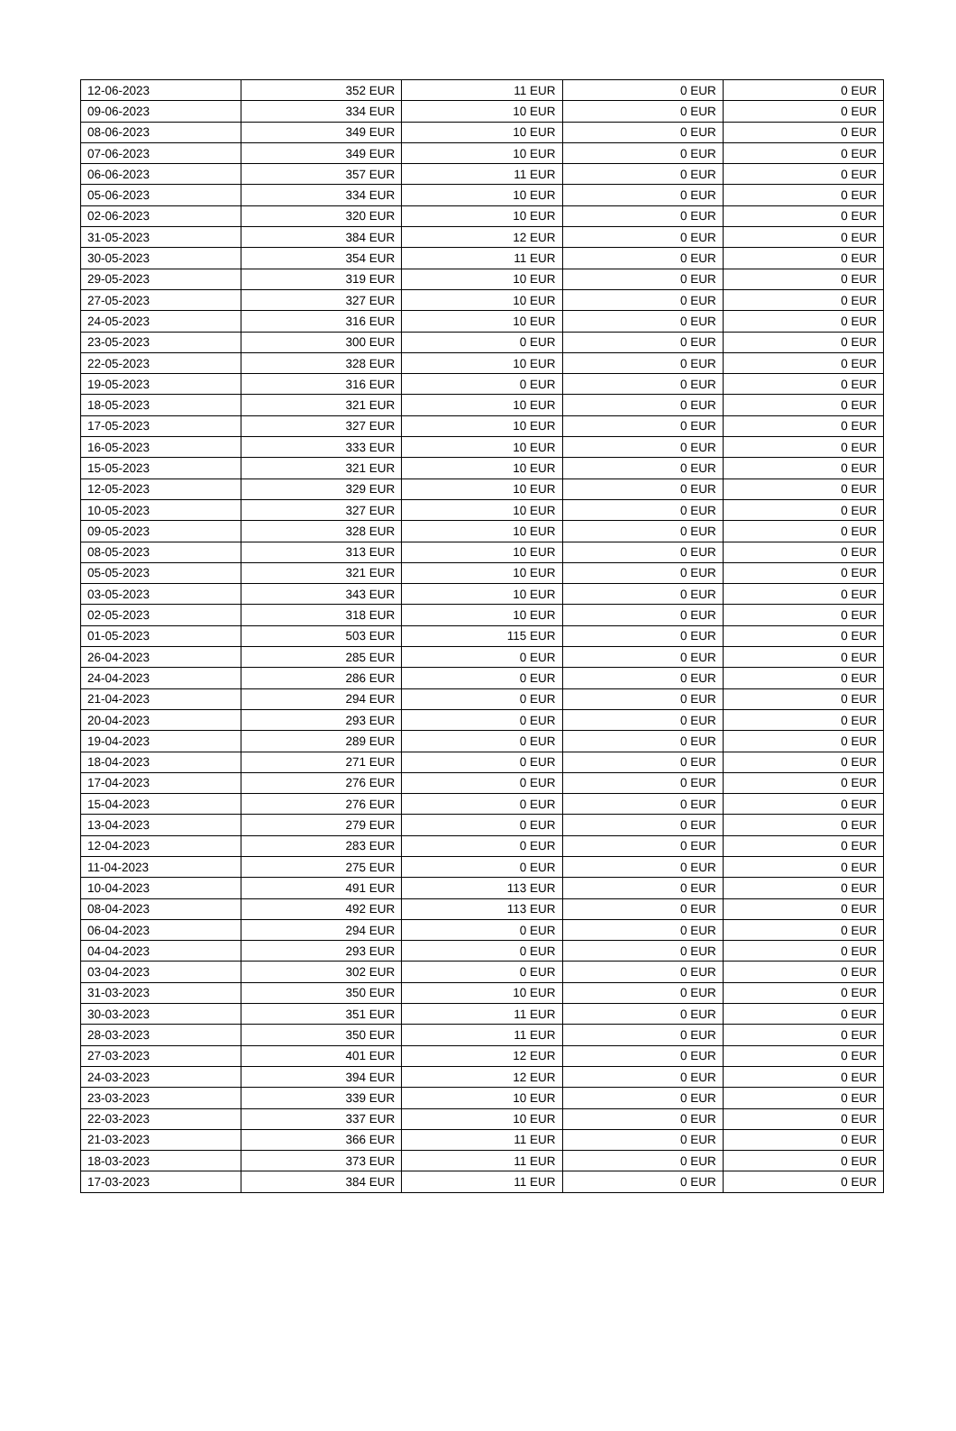| 12-06-2023 | 352 EUR | 11 EUR | 0 EUR | 0 EUR |
| 09-06-2023 | 334 EUR | 10 EUR | 0 EUR | 0 EUR |
| 08-06-2023 | 349 EUR | 10 EUR | 0 EUR | 0 EUR |
| 07-06-2023 | 349 EUR | 10 EUR | 0 EUR | 0 EUR |
| 06-06-2023 | 357 EUR | 11 EUR | 0 EUR | 0 EUR |
| 05-06-2023 | 334 EUR | 10 EUR | 0 EUR | 0 EUR |
| 02-06-2023 | 320 EUR | 10 EUR | 0 EUR | 0 EUR |
| 31-05-2023 | 384 EUR | 12 EUR | 0 EUR | 0 EUR |
| 30-05-2023 | 354 EUR | 11 EUR | 0 EUR | 0 EUR |
| 29-05-2023 | 319 EUR | 10 EUR | 0 EUR | 0 EUR |
| 27-05-2023 | 327 EUR | 10 EUR | 0 EUR | 0 EUR |
| 24-05-2023 | 316 EUR | 10 EUR | 0 EUR | 0 EUR |
| 23-05-2023 | 300 EUR | 0 EUR | 0 EUR | 0 EUR |
| 22-05-2023 | 328 EUR | 10 EUR | 0 EUR | 0 EUR |
| 19-05-2023 | 316 EUR | 0 EUR | 0 EUR | 0 EUR |
| 18-05-2023 | 321 EUR | 10 EUR | 0 EUR | 0 EUR |
| 17-05-2023 | 327 EUR | 10 EUR | 0 EUR | 0 EUR |
| 16-05-2023 | 333 EUR | 10 EUR | 0 EUR | 0 EUR |
| 15-05-2023 | 321 EUR | 10 EUR | 0 EUR | 0 EUR |
| 12-05-2023 | 329 EUR | 10 EUR | 0 EUR | 0 EUR |
| 10-05-2023 | 327 EUR | 10 EUR | 0 EUR | 0 EUR |
| 09-05-2023 | 328 EUR | 10 EUR | 0 EUR | 0 EUR |
| 08-05-2023 | 313 EUR | 10 EUR | 0 EUR | 0 EUR |
| 05-05-2023 | 321 EUR | 10 EUR | 0 EUR | 0 EUR |
| 03-05-2023 | 343 EUR | 10 EUR | 0 EUR | 0 EUR |
| 02-05-2023 | 318 EUR | 10 EUR | 0 EUR | 0 EUR |
| 01-05-2023 | 503 EUR | 115 EUR | 0 EUR | 0 EUR |
| 26-04-2023 | 285 EUR | 0 EUR | 0 EUR | 0 EUR |
| 24-04-2023 | 286 EUR | 0 EUR | 0 EUR | 0 EUR |
| 21-04-2023 | 294 EUR | 0 EUR | 0 EUR | 0 EUR |
| 20-04-2023 | 293 EUR | 0 EUR | 0 EUR | 0 EUR |
| 19-04-2023 | 289 EUR | 0 EUR | 0 EUR | 0 EUR |
| 18-04-2023 | 271 EUR | 0 EUR | 0 EUR | 0 EUR |
| 17-04-2023 | 276 EUR | 0 EUR | 0 EUR | 0 EUR |
| 15-04-2023 | 276 EUR | 0 EUR | 0 EUR | 0 EUR |
| 13-04-2023 | 279 EUR | 0 EUR | 0 EUR | 0 EUR |
| 12-04-2023 | 283 EUR | 0 EUR | 0 EUR | 0 EUR |
| 11-04-2023 | 275 EUR | 0 EUR | 0 EUR | 0 EUR |
| 10-04-2023 | 491 EUR | 113 EUR | 0 EUR | 0 EUR |
| 08-04-2023 | 492 EUR | 113 EUR | 0 EUR | 0 EUR |
| 06-04-2023 | 294 EUR | 0 EUR | 0 EUR | 0 EUR |
| 04-04-2023 | 293 EUR | 0 EUR | 0 EUR | 0 EUR |
| 03-04-2023 | 302 EUR | 0 EUR | 0 EUR | 0 EUR |
| 31-03-2023 | 350 EUR | 10 EUR | 0 EUR | 0 EUR |
| 30-03-2023 | 351 EUR | 11 EUR | 0 EUR | 0 EUR |
| 28-03-2023 | 350 EUR | 11 EUR | 0 EUR | 0 EUR |
| 27-03-2023 | 401 EUR | 12 EUR | 0 EUR | 0 EUR |
| 24-03-2023 | 394 EUR | 12 EUR | 0 EUR | 0 EUR |
| 23-03-2023 | 339 EUR | 10 EUR | 0 EUR | 0 EUR |
| 22-03-2023 | 337 EUR | 10 EUR | 0 EUR | 0 EUR |
| 21-03-2023 | 366 EUR | 11 EUR | 0 EUR | 0 EUR |
| 18-03-2023 | 373 EUR | 11 EUR | 0 EUR | 0 EUR |
| 17-03-2023 | 384 EUR | 11 EUR | 0 EUR | 0 EUR |